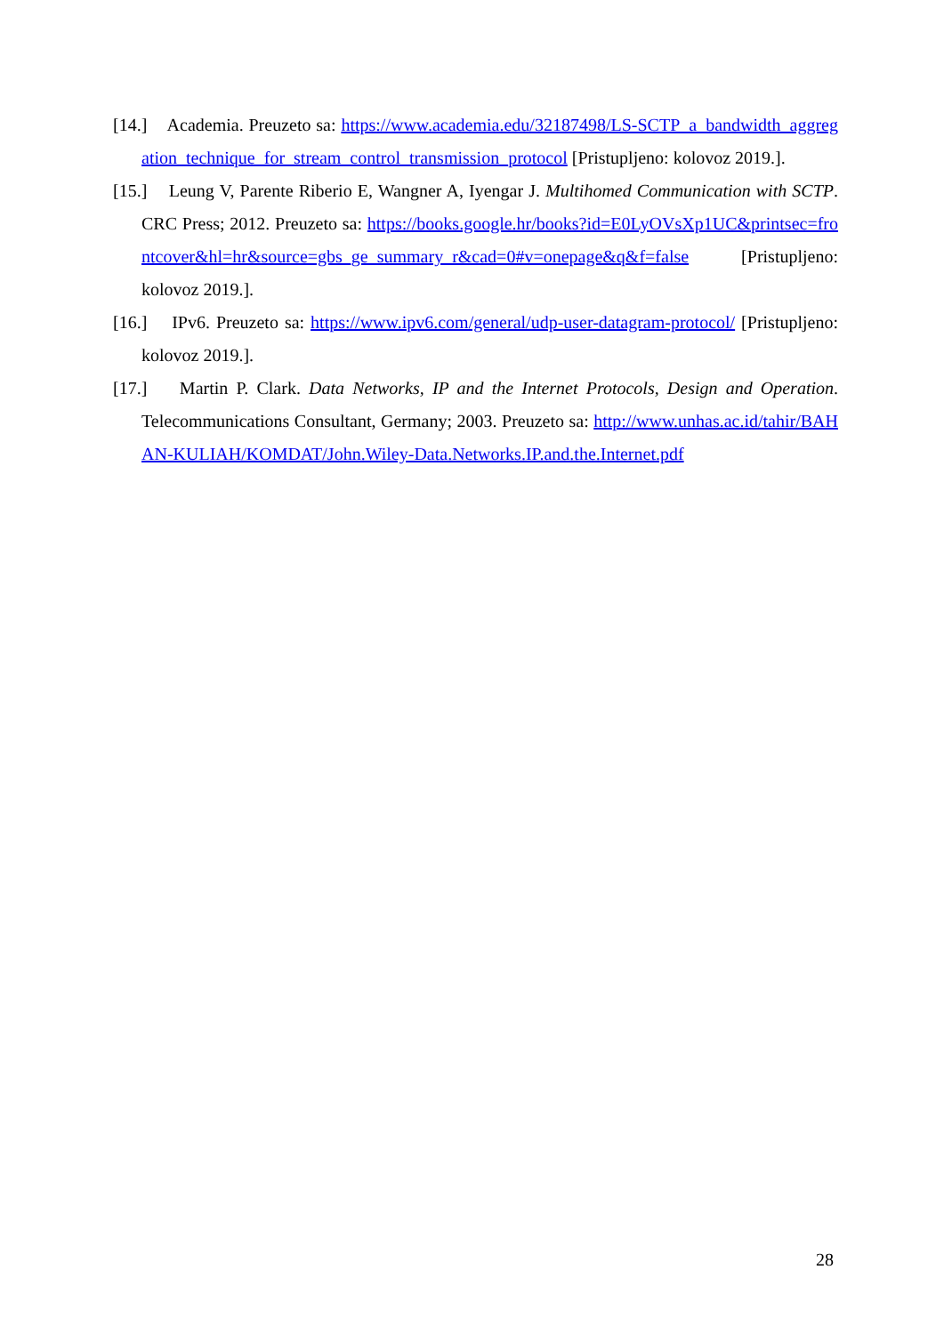[14.] Academia. Preuzeto sa: https://www.academia.edu/32187498/LS-SCTP_a_bandwidth_aggregation_technique_for_stream_control_transmission_protocol [Pristupljeno: kolovoz 2019.].
[15.] Leung V, Parente Riberio E, Wangner A, Iyengar J. Multihomed Communication with SCTP. CRC Press; 2012. Preuzeto sa: https://books.google.hr/books?id=E0LyOVsXp1UC&printsec=frontcover&hl=hr&source=gbs_ge_summary_r&cad=0#v=onepage&q&f=false [Pristupljeno: kolovoz 2019.].
[16.] IPv6. Preuzeto sa: https://www.ipv6.com/general/udp-user-datagram-protocol/ [Pristupljeno: kolovoz 2019.].
[17.] Martin P. Clark. Data Networks, IP and the Internet Protocols, Design and Operation. Telecommunications Consultant, Germany; 2003. Preuzeto sa: http://www.unhas.ac.id/tahir/BAHAN-KULIAH/KOMDAT/John.Wiley-Data.Networks.IP.and.the.Internet.pdf
28